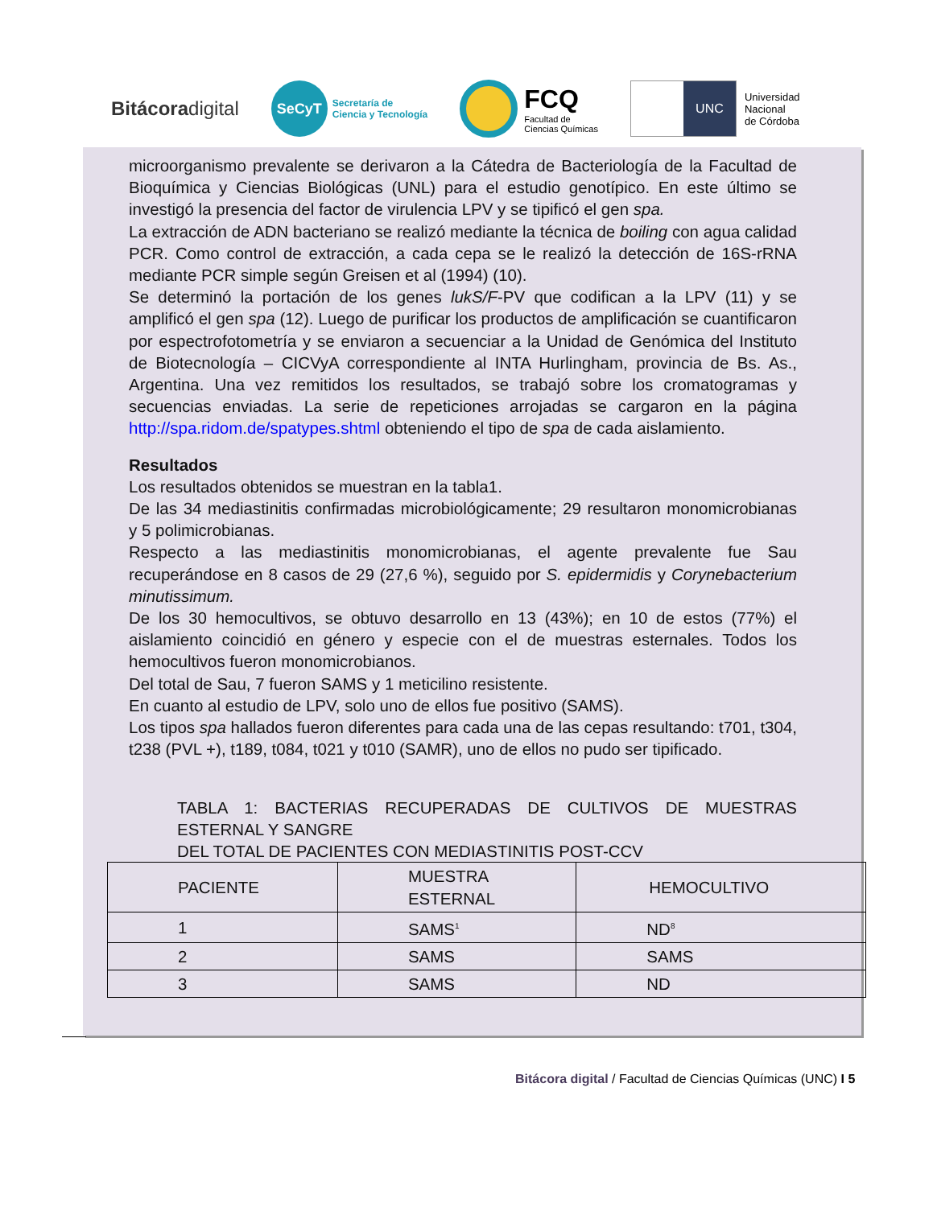Bitácoradigital
SeCyT
Secretaría de
Ciencia y Tecnología
FCQ
Facultad de
Ciencias Químicas
UNC
Universidad
Nacional
de Córdoba
microorganismo prevalente se derivaron a la Cátedra de Bacteriología de la Facultad de Bioquímica y Ciencias Biológicas (UNL) para el estudio genotípico. En este último se investigó la presencia del factor de virulencia LPV y se tipificó el gen spa.
La extracción de ADN bacteriano se realizó mediante la técnica de boiling con agua calidad PCR. Como control de extracción, a cada cepa se le realizó la detección de 16S-rRNA mediante PCR simple según Greisen et al (1994) (10).
Se determinó la portación de los genes lukS/F-PV que codifican a la LPV (11) y se amplificó el gen spa (12). Luego de purificar los productos de amplificación se cuantificaron por espectrofotometría y se enviaron a secuenciar a la Unidad de Genómica del Instituto de Biotecnología – CICVyA correspondiente al INTA Hurlingham, provincia de Bs. As., Argentina. Una vez remitidos los resultados, se trabajó sobre los cromatogramas y secuencias enviadas. La serie de repeticiones arrojadas se cargaron en la página http://spa.ridom.de/spatypes.shtml obteniendo el tipo de spa de cada aislamiento.
Resultados
Los resultados obtenidos se muestran en la tabla1.
De las 34 mediastinitis confirmadas microbiológicamente; 29 resultaron monomicrobianas y 5 polimicrobianas.
Respecto a las mediastinitis monomicrobianas, el agente prevalente fue Sau recuperándose en 8 casos de 29 (27,6 %), seguido por S. epidermidis y Corynebacterium minutissimum.
De los 30 hemocultivos, se obtuvo desarrollo en 13 (43%); en 10 de estos (77%) el aislamiento coincidió en género y especie con el de muestras esternales. Todos los hemocultivos fueron monomicrobianos.
Del total de Sau, 7 fueron SAMS y 1 meticilino resistente.
En cuanto al estudio de LPV, solo uno de ellos fue positivo (SAMS).
Los tipos spa hallados fueron diferentes para cada una de las cepas resultando: t701, t304, t238 (PVL +), t189, t084, t021 y t010 (SAMR), uno de ellos no pudo ser tipificado.
TABLA 1: BACTERIAS RECUPERADAS DE CULTIVOS DE MUESTRAS ESTERNAL Y SANGRE
DEL TOTAL DE PACIENTES CON MEDIASTINITIS POST-CCV
| PACIENTE | MUESTRA ESTERNAL | HEMOCULTIVO |
| 1 | SAMS<sup>1</sup> | ND<sup>8</sup> |
| 2 | SAMS | SAMS |
| 3 | SAMS | ND |
Bitácora digital / Facultad de Ciencias Químicas (UNC) I 5